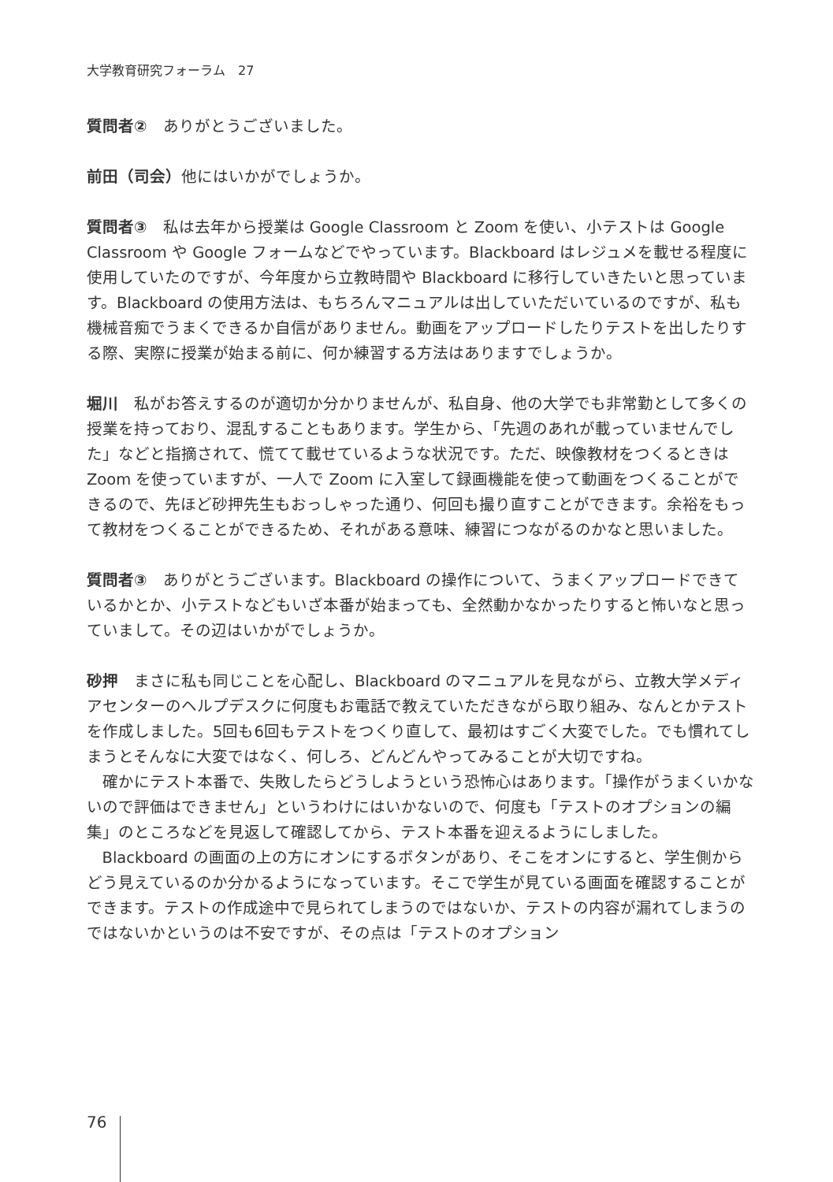大学教育研究フォーラム　27
質問者②　ありがとうございました。
前田（司会）他にはいかがでしょうか。
質問者③　私は去年から授業は Google Classroom と Zoom を使い、小テストは Google Classroom や Google フォームなどでやっています。Blackboard はレジュメを載せる程度に使用していたのですが、今年度から立教時間や Blackboard に移行していきたいと思っています。Blackboard の使用方法は、もちろんマニュアルは出していただいているのですが、私も機械音痴でうまくできるか自信がありません。動画をアップロードしたりテストを出したりする際、実際に授業が始まる前に、何か練習する方法はありますでしょうか。
堀川　私がお答えするのが適切か分かりませんが、私自身、他の大学でも非常勤として多くの授業を持っており、混乱することもあります。学生から、「先週のあれが載っていませんでした」などと指摘されて、慌てて載せているような状況です。ただ、映像教材をつくるときは Zoom を使っていますが、一人で Zoom に入室して録画機能を使って動画をつくることができるので、先ほど砂押先生もおっしゃった通り、何回も撮り直すことができます。余裕をもって教材をつくることができるため、それがある意味、練習につながるのかなと思いました。
質問者③　ありがとうございます。Blackboard の操作について、うまくアップロードできているかとか、小テストなどもいざ本番が始まっても、全然動かなかったりすると怖いなと思っていまして。その辺はいかがでしょうか。
砂押　まさに私も同じことを心配し、Blackboard のマニュアルを見ながら、立教大学メディアセンターのヘルプデスクに何度もお電話で教えていただきながら取り組み、なんとかテストを作成しました。5回も6回もテストをつくり直して、最初はすごく大変でした。でも慣れてしまうとそんなに大変ではなく、何しろ、どんどんやってみることが大切ですね。
確かにテスト本番で、失敗したらどうしようという恐怖心はあります。「操作がうまくいかないので評価はできません」というわけにはいかないので、何度も「テストのオプションの編集」のところなどを見返して確認してから、テスト本番を迎えるようにしました。
Blackboard の画面の上の方にオンにするボタンがあり、そこをオンにすると、学生側からどう見えているのか分かるようになっています。そこで学生が見ている画面を確認することができます。テストの作成途中で見られてしまうのではないか、テストの内容が漏れてしまうのではないかというのは不安ですが、その点は「テストのオプション
76